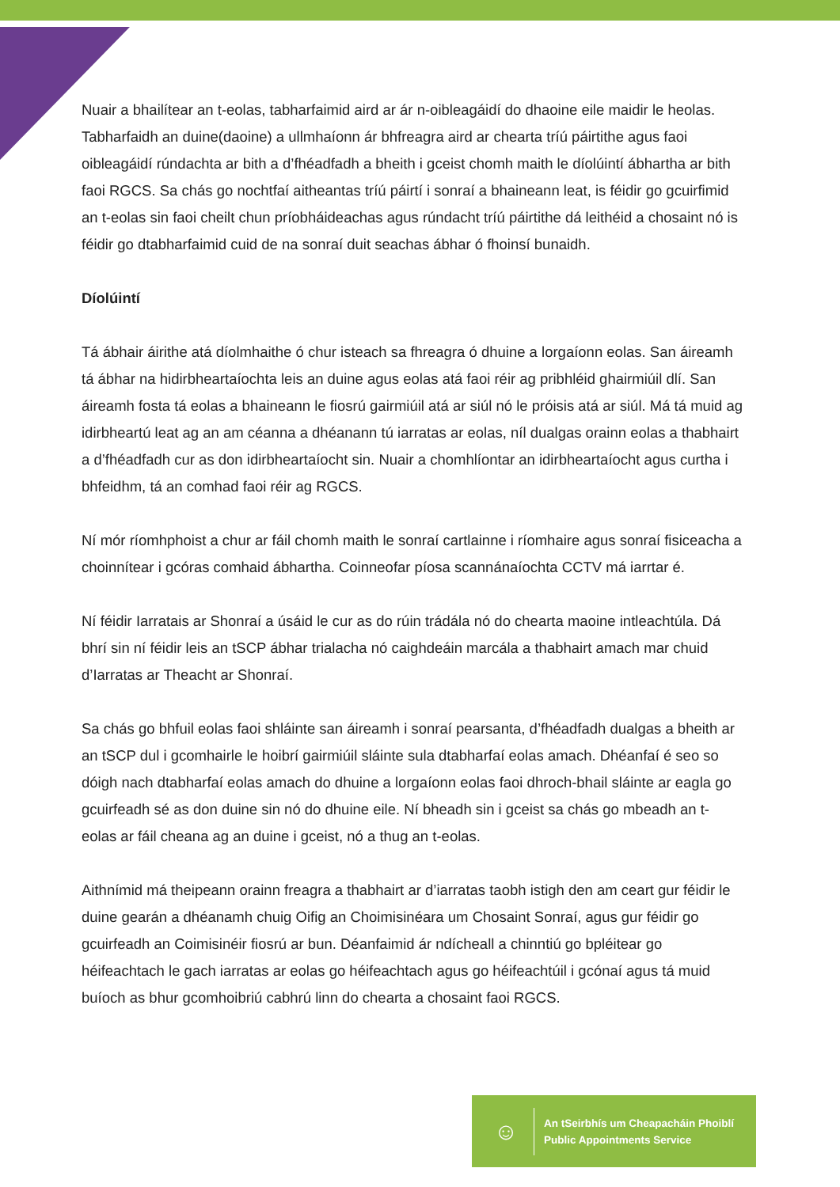Nuair a bhailítear an t-eolas, tabharfaimid aird ar ár n-oibleagáidí do dhaoine eile maidir le heolas. Tabharfaidh an duine(daoine) a ullmhaíonn ár bhfreagra aird ar chearta tríú páirtithe agus faoi oibleagáidí rúndachta ar bith a d’fhéadfadh a bheith i gceist chomh maith le díolúintí ábhartha ar bith faoi RGCS. Sa chás go nochtfaí aitheantas tríú páirtí i sonraí a bhaineann leat, is féidir go gcuirfimid an t-eolas sin faoi cheilt chun príobháideachas agus rúndacht tríú páirtithe dá leithéid a chosaint nó is féidir go dtabharfaimid cuid de na sonraí duit seachas ábhar ó fhoinsí bunaidh.
Díolúintí
Tá ábhair áirithe atá díolmhaithe ó chur isteach sa fhreagra ó dhuine a lorgaíonn eolas. San áireamh tá ábhar na hidirbheartaíochta leis an duine agus eolas atá faoi réir ag pribhléid ghairmiúil dlí. San áireamh fosta tá eolas a bhaineann le fiosrú gairmiúil atá ar siúl nó le próisis atá ar siúl. Má tá muid ag idirbheartú leat ag an am céanna a dhéanann tú iarratas ar eolas, níl dualgas orainn eolas a thabhairt a d’fhéadfadh cur as don idirbheartaíocht sin. Nuair a chomhlíontar an idirbheartaíocht agus curtha i bhfeidhm, tá an comhad faoi réir ag RGCS.
Ní mór ríomhphoist a chur ar fáil chomh maith le sonraí cartlainne i ríomhaire agus sonraí fisiceacha a choinnítear i gcóras comhaid ábhartha. Coinneofar píosa scannánaíochta CCTV má iarrtar é.
Ní féidir Iarratais ar Shonraí a úsáid le cur as do rúin trádála nó do chearta maoine intleachtúla. Dá bhrí sin ní féidir leis an tSCP ábhar trialacha nó caighdeáin marcála a thabhairt amach mar chuid d’Iarratas ar Theacht ar Shonraí.
Sa chás go bhfuil eolas faoi shláinte san áireamh i sonraí pearsanta, d’fhéadfadh dualgas a bheith ar an tSCP dul i gcomhairle le hoibrí gairmiúil sláinte sula dtabharfaí eolas amach. Dhéanfaí é seo so dóigh nach dtabharfaí eolas amach do dhuine a lorgaíonn eolas faoi dhroch-bhail sláinte ar eagla go gcuirfeadh sé as don duine sin nó do dhuine eile. Ní bheadh sin i gceist sa chás go mbeadh an t-eolas ar fáil cheana ag an duine i gceist, nó a thug an t-eolas.
Aithnímid má theipeann orainn freagra a thabhairt ar d’iarratas taobh istigh den am ceart gur féidir le duine gearán a dhéanamh chuig Oifig an Choimisinéara um Chosaint Sonraí, agus gur féidir go gcuirfeadh an Coimisinéir fiosrú ar bun. Déanfaimid ár ndícheall a chinntiú go bpléitear go héifeachtach le gach iarratas ar eolas go héifeachtach agus go héifeachtúil i gcónaí agus tá muid buíoch as bhur gcomhoibriú cabhrú linn do chearta a chosaint faoi RGCS.
☺
An tSeirbhís um Cheapacháin Phoiblí
Public Appointments Service